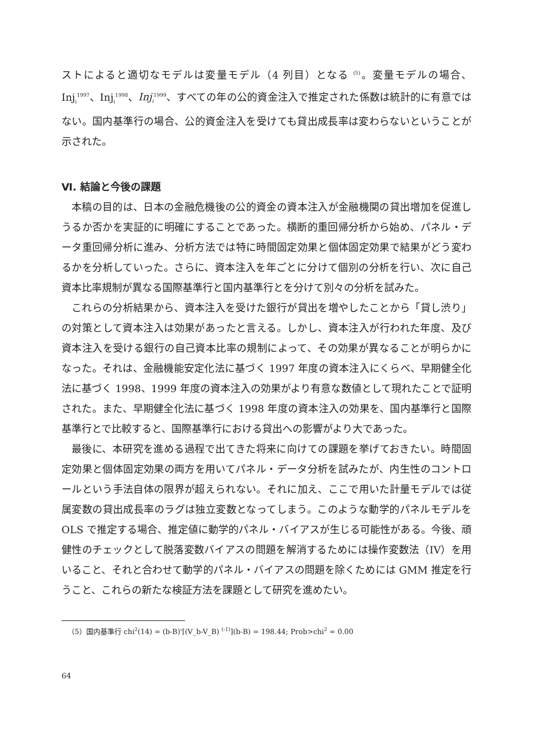ストによると適切なモデルは変量モデル（4 列目）となる <sup>(5)</sup>。変量モデルの場合、Inj<sub>i</sub><sup>1997</sup>、Inj<sub>i</sub><sup>1998</sup>、Inj<sub>i</sub><sup>1999</sup>、すべての年の公的資金注入で推定された係数は統計的に有意ではない。国内基準行の場合、公的資金注入を受けても貸出成長率は変わらないということが示された。
Ⅵ. 結論と今後の課題
本稿の目的は、日本の金融危機後の公的資金の資本注入が金融機関の貸出増加を促進しうるか否かを実証的に明確にすることであった。横断的重回帰分析から始め、パネル・データ重回帰分析に進み、分析方法では特に時間固定効果と個体固定効果で結果がどう変わるかを分析していった。さらに、資本注入を年ごとに分けて個別の分析を行い、次に自己資本比率規制が異なる国際基準行と国内基準行とを分けて別々の分析を試みた。
これらの分析結果から、資本注入を受けた銀行が貸出を増やしたことから「貸し渋り」の対策として資本注入は効果があったと言える。しかし、資本注入が行われた年度、及び資本注入を受ける銀行の自己資本比率の規制によって、その効果が異なることが明らかになった。それは、金融機能安定化法に基づく 1997 年度の資本注入にくらべ、早期健全化法に基づく 1998、1999 年度の資本注入の効果がより有意な数値として現れたことで証明された。また、早期健全化法に基づく 1998 年度の資本注入の効果を、国内基準行と国際基準行とで比較すると、国際基準行における貸出への影響がより大であった。
最後に、本研究を進める過程で出てきた将来に向けての課題を挙げておきたい。時間固定効果と個体固定効果の両方を用いてパネル・データ分析を試みたが、内生性のコントロールという手法自体の限界が超えられない。それに加え、ここで用いた計量モデルでは従属変数の貸出成長率のラグは独立変数となってしまう。このような動学的パネルモデルを OLS で推定する場合、推定値に動学的パネル・バイアスが生じる可能性がある。今後、頑健性のチェックとして脱落変数バイアスの問題を解消するためには操作変数法（IV）を用いること、それと合わせて動学的パネル・バイアスの問題を除くためには GMM 推定を行うこと、これらの新たな検証方法を課題として研究を進めたい。
（5）国内基準行 chi<sup>2</sup>(14) = (b-B)'[(V_b-V_B) <sup>(-1)</sup>](b-B) = 198.44; Prob>chi<sup>2</sup> = 0.00
64